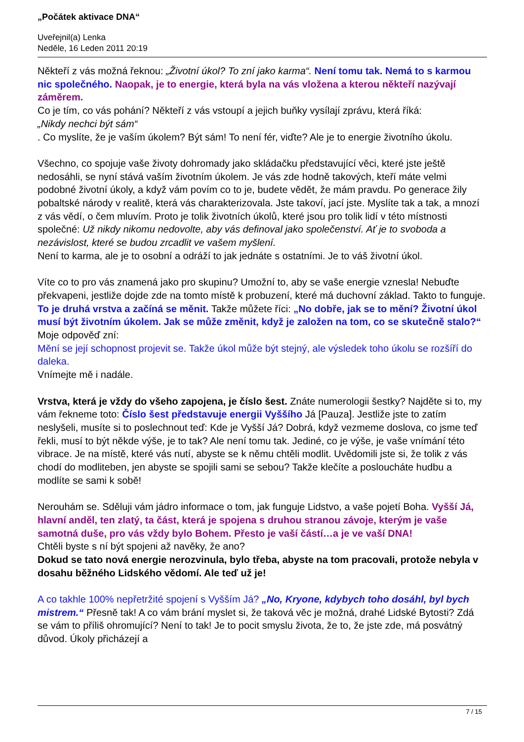„Počátek aktivace DNA“
Uveřejnil(a) Lenka
Neděle, 16 Leden 2011 20:19
Někteří z vás možná řeknou: „Životní úkol? To zní jako karma“. Není tomu tak. Nemá to s karmou nic společného. Naopak, je to energie, která byla na vás vložena a kterou někteří nazývají záměrem.
Co je tím, co vás pohání? Někteří z vás vstoupí a jejich buňky vysílají zprávu, která říká:
„Nikdy nechci být sám“
. Co myslíte, že je vaším úkolem? Být sám! To není fér, viďte? Ale je to energie životního úkolu.
Všechno, co spojuje vaše životy dohromady jako skládačku představující věci, které jste ještě nedosáhli, se nyní stává vaším životním úkolem. Je vás zde hodně takových, kteří máte velmi podobné životní úkoly, a když vám povím co to je, budete vědět, že mám pravdu. Po generace žily pobaltské národy v realitě, která vás charakterizovala. Jste takoví, jací jste. Myslíte tak a tak, a mnozí z vás vědí, o čem mluvím. Proto je tolik životních úkolů, které jsou pro tolik lidí v této místnosti společné: Už nikdy nikomu nedovolte, aby vás definoval jako společenství. Ať je to svoboda a nezávislost, které se budou zrcadlit ve vašem myšlení.
Není to karma, ale je to osobní a odráží to jak jednáte s ostatními. Je to váš životní úkol.
Víte co to pro vás znamená jako pro skupinu? Umožní to, aby se vaše energie vznesla! Nebuďte překvapeni, jestliže dojde zde na tomto místě k probuzení, které má duchovní základ. Takto to funguje. To je druhá vrstva a začíná se měnit. Takže můžete říci: „No dobře, jak se to mění? Životní úkol musí být životním úkolem. Jak se může změnit, když je založen na tom, co se skutečně stalo?“
Moje odpověď zní:
Mění se její schopnost projevit se. Takže úkol může být stejný, ale výsledek toho úkolu se rozšíří do daleka.
Vnímejte mě i nadále.
Vrstva, která je vždy do všeho zapojena, je číslo šest. Znáte numerologii šestky? Najděte si to, my vám řekneme toto: Číslo šest představuje energii Vyššího Já [Pauza]. Jestliže jste to zatím neslyšeli, musíte si to poslechnout teď: Kde je Vyšší Já? Dobrá, když vezmeme doslova, co jsme teď řekli, musí to být někde výše, je to tak? Ale není tomu tak. Jediné, co je výše, je vaše vnímání této vibrace. Je na místě, které vás nutí, abyste se k němu chtěli modlit. Uvědomili jste si, že tolik z vás chodí do modliteben, jen abyste se spojili sami se sebou? Takže klečíte a posloucháte hudbu a modlíte se sami k sobě!
Nerouhám se. Sděluji vám jádro informace o tom, jak funguje Lidstvo, a vaše pojetí Boha. Vyšší Já, hlavní anděl, ten zlatý, ta část, která je spojena s druhou stranou závoje, kterým je vaše samotná duše, pro vás vždy bylo Bohem. Přesto je vaší částí…a je ve vaší DNA!
Chtěli byste s ní být spojeni až navěky, že ano?
Dokud se tato nová energie nerozvinula, bylo třeba, abyste na tom pracovali, protože nebyla v dosahu běžného Lidského vědomí. Ale teď už je!
A co takhle 100% nepřetržité spojení s Vyšším Já? „No, Kryone, kdybych toho dosáhl, byl bych mistrem.“ Přesně tak! A co vám brání myslet si, že taková věc je možná, drahé Lidské Bytosti? Zdá se vám to příliš ohromující? Není to tak! Je to pocit smyslu života, že to, že jste zde, má posvátný důvod. Úkoly přicházejí a
7 / 15